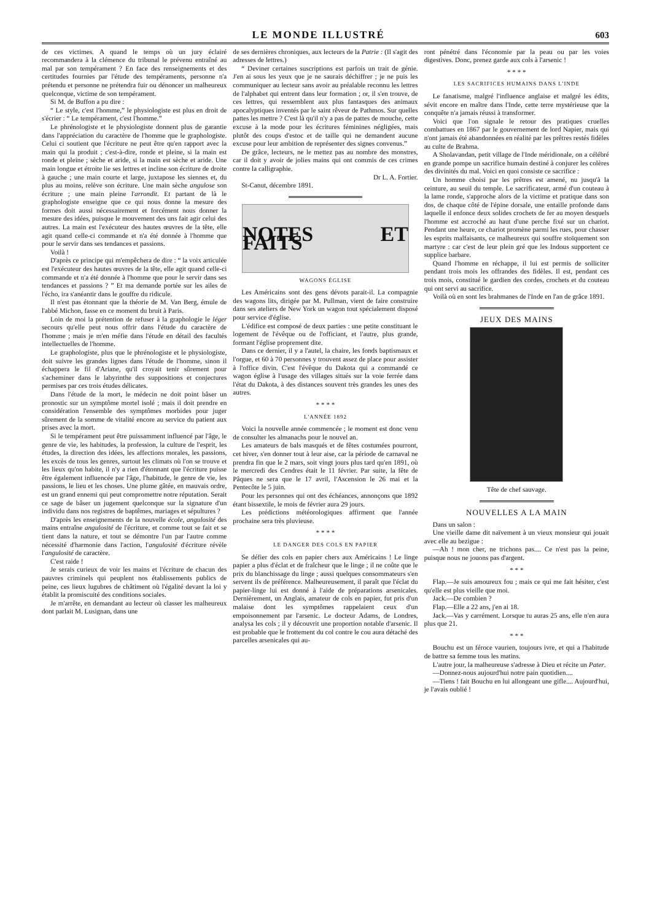LE MONDE ILLUSTRÉ 603
de ces victimes. A quand le temps où un jury éclairé recommandera à la clémence du tribunal le prévenu entraîné au mal par son tempérament ? En face des renseignements et des certitudes fournies par l'étude des tempéraments, personne n'a prétendu et personne ne prétendra fuir ou dénoncer un malheureux quelconque, victime de son tempérament.
Si M. de Buffon a pu dire :
“ Le style, c'est l'homme,” le physiologiste est plus en droit de s'écrier : “ Le tempérament, c'est l'homme.”
Le phrénologiste et le physiologiste donnent plus de garantie dans l'appréciation du caractère de l'homme que le graphologiste. Celui ci soutient que l'écriture ne peut être qu'en rapport avec la main qui la produit ; c'est-à-dire, ronde et pleine, si la main est ronde et pleine ; sèche et aride, si la main est sèche et aride. Une main longue et étroite lie ses lettres et incline son écriture de droite à gauche ; une main courte et large, juxtapose les siennes et, du plus au moins, relève son écriture. Une main sèche angulose son écriture ; une main pleine l'arrondit. Et partant de là le graphologiste enseigne que ce qui nous donne la mesure des formes doit aussi nécessairement et forcément nous donner la mesure des idées, puisque le mouvement des uns fait agir celui des autres. La main est l'exécuteur des hautes œuvres de la tête, elle agit quand celle-ci commande et n'a été donnée à l'homme que pour le servir dans ses tendances et passions.
Voilà !
D'après ce principe qui m'empêchera de dire : “ la voix articulée est l'exécuteur des hautes œuvres de la tête, elle agit quand celle-ci commande et n'a été donnée à l'homme que pour le servir dans ses tendances et passions ? ” Et ma demande portée sur les ailes de l'écho, ira s'anéantir dans le gouffre du ridicule.
Il n'est pas étonnant que la théorie de M. Van Berg, émule de l'abbé Michon, fasse en ce moment du bruit à Paris.
Loin de moi la prétention de refuser à la graphologie le léger secours qu'elle peut nous offrir dans l'étude du caractère de l'homme ; mais je m'en méfie dans l'étude en détail des facultés intellectuelles de l'homme.
Le graphologiste, plus que le phrénologiste et le physiologiste, doit suivre les grandes lignes dans l'étude de l'homme, sinon il échappera le fil d'Ariane, qu'il croyait tenir sûrement pour s'acheminer dans le labyrinthe des suppositions et conjectures permises par ces trois études délicates.
Dans l'étude de la mort, le médecin ne doit point bâser un pronostic sur un symptôme mortel isolé ; mais il doit prendre en considération l'ensemble des symptômes morbides pour juger sûrement de la somme de vitalité encore au service du patient aux prises avec la mort.
Si le tempérament peut être puissamment influencé par l'âge, le genre de vie, les habitudes, la profession, la culture de l'esprit, les études, la direction des idées, les affections morales, les passions, les excès de tous les genres, surtout les climats où l'on se trouve et les lieux qu'on habite, il n'y a rien d'étonnant que l'écriture puisse être également influencée par l'âge, l'habitude, le genre de vie, les passions, le lieu et les choses. Une plume gâtée, en mauvais ordre, est un grand ennemi qui peut compromettre notre réputation. Serait ce sage de bâser un jugement quelconque sur la signature d'un individu dans nos registres de baptêmes, mariages et sépultures ?
D'après les enseignements de la nouvelle école, angulosité des mains entraîne angulosité de l'écriture, et comme tout se fait et se tient dans la nature, et tout se démontre l'un par l'autre comme nécessité d'harmonie dans l'action, l'angulosité d'écriture révèle l'angulosité de caractère.
C'est raide !
Je serais curieux de voir les mains et l'écriture de chacun des pauvres criminels qui peuplent nos établissements publics de peine, ces lieux lugubres de châtiment où l'égalité devant la loi y établit la promiscuité des conditions sociales.
Je m'arrête, en demandant au lecteur où classer les malheureux dont parlait M. Lusignan, dans une
de ses dernières chroniques, aux lecteurs de la Patrie : (Il s'agit des adresses de lettres.)
“ Deviner certaines suscriptions est parfois un trait de génie. J'en ai sous les yeux que je ne saurais déchiffrer ; je ne puis les communiquer au lecteur sans avoir au préalable reconnu les lettres de l'alphabet qui entrent dans leur formation ; or, il s'en trouve, de ces lettres, qui ressemblent aux plus fantasques des animaux apocalyptiques inventés par le saint rêveur de Pathmos. Sur quelles pattes les mettre ? C'est là qu'il n'y a pas de pattes de mouche, cette excuse à la mode pour les écritures féminines négligées, mais plutôt des coups d'estoc et de taille qui ne demandent aucune excuse pour leur ambition de représenter des signes convenus.”
De grâce, lecteurs, ne le mettez pas au nombre des monstres, car il doit y avoir de jolies mains qui ont commis de ces crimes contre la calligraphie.
Dr L. A. Fortier.
St-Canut, décembre 1891.
NOTES ET FAITS
WAGONS ÉGLISE
Les Américains sont des gens dévots parait-il. La compagnie des wagons lits, dirigée par M. Pullman, vient de faire construire dans ses ateliers de New York un wagon tout spécialement disposé pour service d'église.
L'édifice est composé de deux parties : une petite constituant le logement de l'évêque ou de l'officiant, et l'autre, plus grande, formant l'église proprement dite.
Dans ce dernier, il y a l'autel, la chaire, les fonds baptismaux et l'orgue, et 60 à 70 personnes y trouvent assez de place pour assister à l'office divin. C'est l'évêque du Dakota qui a commandé ce wagon église à l'usage des villages situés sur la voie ferrée dans l'état du Dakota, à des distances souvent très grandes les unes des autres.
* * * *
L'ANNÉE 1892
Voici la nouvelle année commencée ; le moment est donc venu de consulter les almanachs pour le nouvel an.
Les amateurs de bals masqués et de fêtes costumées pourront, cet hiver, s'en donner tout à leur aise, car la période de carnaval ne prendra fin que le 2 mars, soit vingt jours plus tard qu'en 1891, où le mercredi des Cendres était le 11 février. Par suite, la fête de Pâques ne sera que le 17 avril, l'Ascension le 26 mai et la Pentecôte le 5 juin.
Pour les personnes qui ont des échéances, annonçons que 1892 étant bissextile, le mois de février aura 29 jours.
Les prédictions météorologiques affirment que l'année prochaine sera très pluvieuse.
* * * *
LE DANGER DES COLS EN PAPIER
Se défier des cols en papier chers aux Américains ! Le linge papier a plus d'éclat et de fraîcheur que le linge ; il ne coûte que le prix du blanchissage du linge ; aussi quelques consommateurs s'en servent ils de préférence. Malheureusement, il paraît que l'éclat du papier-linge lui est donné à l'aide de préparations arsenicales. Dernièrement, un Anglais, amateur de cols en papier, fut pris d'un malaise dont les symptômes rappelaient ceux d'un empoisonnement par l'arsenic. Le docteur Adams, de Londres, analysa les cols ; il y découvrit une proportion notable d'arsenic. Il est probable que le frottement du col contre le cou aura détaché des parcelles arsenicales qui au-
ront pénétré dans l'économie par la peau ou par les voies digestives. Donc, prenez garde aux cols à l'arsenic !
* * * *
LES SACRIFICES HUMAINS DANS L'INDE
Le fanatisme, malgré l'influence anglaise et malgré les édits, sévit encore en maître dans l'Inde, cette terre mystérieuse que la conquête n'a jamais réussi à transformer.
Voici que l'on signale le retour des pratiques cruelles combattues en 1867 par le gouvernement de lord Napier, mais qui n'ont jamais été abandonnées en réalité par les prêtres restés fidèles au culte de Brahma.
A Sholavandan, petit village de l'Inde méridionale, on a célébré en grande pompe un sacrifice humain destiné à conjurer les colères des divinités du mal. Voici en quoi consiste ce sacrifice :
Un homme choisi par les prêtres est amené, nu jusqu'à la ceinture, au seuil du temple. Le sacrificateur, armé d'un couteau à la lame ronde, s'approche alors de la victime et pratique dans son dos, de chaque côté de l'épine dorsale, une entaille profonde dans laquelle il enfonce deux solides crochets de fer au moyen desquels l'homme est accroché au haut d'une perche fixé sur un chariot. Pendant une heure, ce chariot promène parmi les rues, pour chasser les esprits malfaisants, ce malheureux qui souffre stoïquement son martyre : car c'est de leur plein gré que les Indous supportent ce supplice barbare.
Quand l'homme en réchappe, il lui est permis de solliciter pendant trois mois les offrandes des fidèles. Il est, pendant ces trois mois, constitué le gardien des cordes, crochets et du couteau qui ont servi au sacrifice.
Voilà où en sont les brahmanes de l'Inde en l'an de grâce 1891.
JEUX DES MAINS
Tête de chef sauvage.
NOUVELLES A LA MAIN
Dans un salon :
Une vieille dame dit naïvement à un vieux monsieur qui jouait avec elle au bezigue :
—Ah ! mon cher, ne trichons pas.... Ce n'est pas la peine, puisque nous ne jouons pas d'argent.
* * *
Flap.—Je suis amoureux fou ; mais ce qui me fait hésiter, c'est qu'elle est plus vieille que moi.
Jack.—De combien ?
Flap.—Elle a 22 ans, j'en ai 18.
Jack.—Vas y carrément. Lorsque tu auras 25 ans, elle n'en aura plus que 21.
* * *
Bouchu est un féroce vaurien, toujours ivre, et qui a l'habitude de battre sa femme tous les matins.
L'autre jour, la malheureuse s'adresse à Dieu et récite un Pater.
—Donnez-nous aujourd'hui notre pain quotidien....
—Tiens ! fait Bouchu en lui allongeant une gifle.... Aujourd'hui, je l'avais oublié !